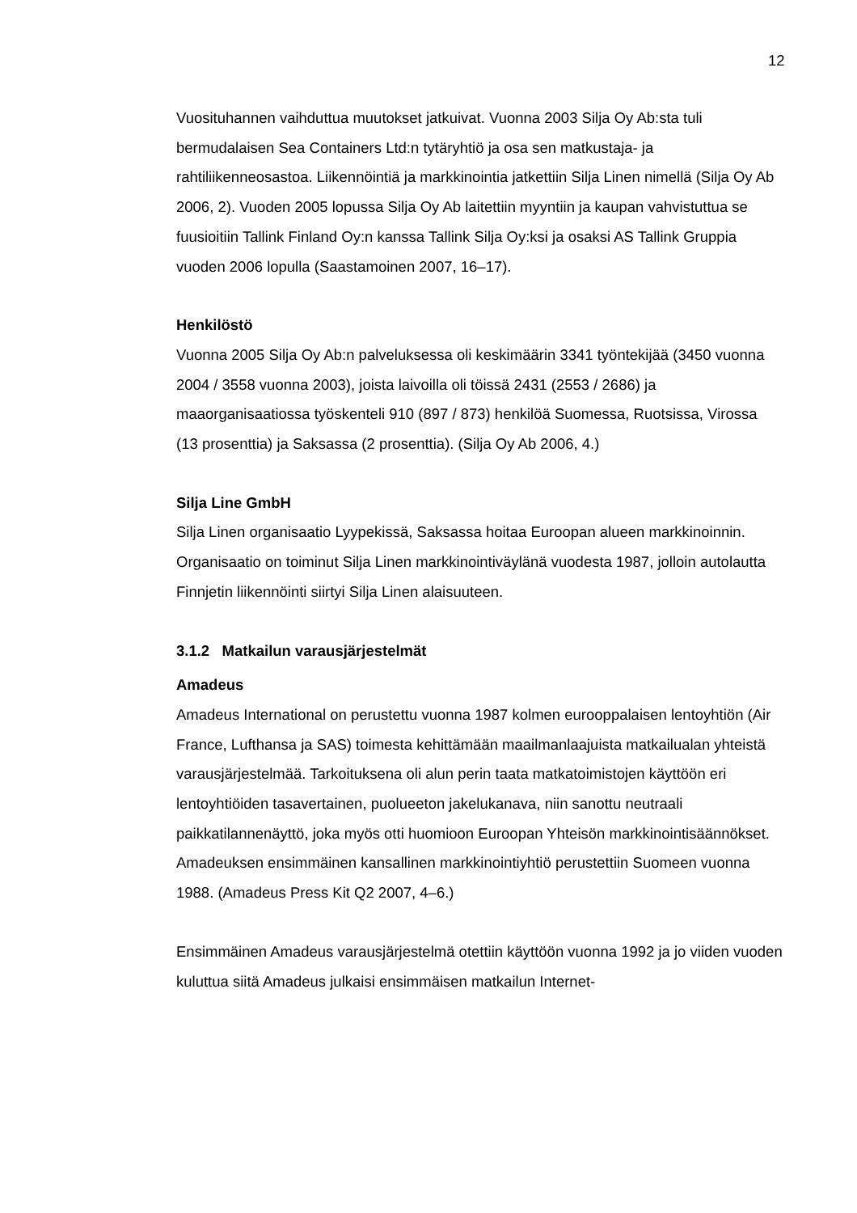12
Vuosituhannen vaihduttua muutokset jatkuivat. Vuonna 2003 Silja Oy Ab:sta tuli bermudalaisen Sea Containers Ltd:n tytäryhtiö ja osa sen matkustaja- ja rahtiliikenneosastoa. Liikennöintiä ja markkinointia jatkettiin Silja Linen nimellä (Silja Oy Ab 2006, 2). Vuoden 2005 lopussa Silja Oy Ab laitettiin myyntiin ja kaupan vahvistuttua se fuusioitiin Tallink Finland Oy:n kanssa Tallink Silja Oy:ksi ja osaksi AS Tallink Gruppia vuoden 2006 lopulla (Saastamoinen 2007, 16–17).
Henkilöstö
Vuonna 2005 Silja Oy Ab:n palveluksessa oli keskimäärin 3341 työntekijää (3450 vuonna 2004 / 3558 vuonna 2003), joista laivoilla oli töissä 2431 (2553 / 2686) ja maaorganisaatiossa työskenteli 910 (897 / 873) henkilöä Suomessa, Ruotsissa, Virossa (13 prosenttia) ja Saksassa (2 prosenttia). (Silja Oy Ab 2006, 4.)
Silja Line GmbH
Silja Linen organisaatio Lyypekissä, Saksassa hoitaa Euroopan alueen markkinoinnin. Organisaatio on toiminut Silja Linen markkinointiväylänä vuodesta 1987, jolloin autolautta Finnjetin liikennöinti siirtyi Silja Linen alaisuuteen.
3.1.2 Matkailun varausjärjestelmät
Amadeus
Amadeus International on perustettu vuonna 1987 kolmen eurooppalaisen lentoyhtiön (Air France, Lufthansa ja SAS) toimesta kehittämään maailmanlaajuista matkailualan yhteistä varausjärjestelmää. Tarkoituksena oli alun perin taata matkatoimistojen käyttöön eri lentoyhtiöiden tasavertainen, puolueeton jakelukanava, niin sanottu neutraali paikkatilannenäyttö, joka myös otti huomioon Euroopan Yhteisön markkinointisäännökset. Amadeuksen ensimmäinen kansallinen markkinointiyhtiö perustettiin Suomeen vuonna 1988. (Amadeus Press Kit Q2 2007, 4–6.)
Ensimmäinen Amadeus varausjärjestelmä otettiin käyttöön vuonna 1992 ja jo viiden vuoden kuluttua siitä Amadeus julkaisi ensimmäisen matkailun Internet-